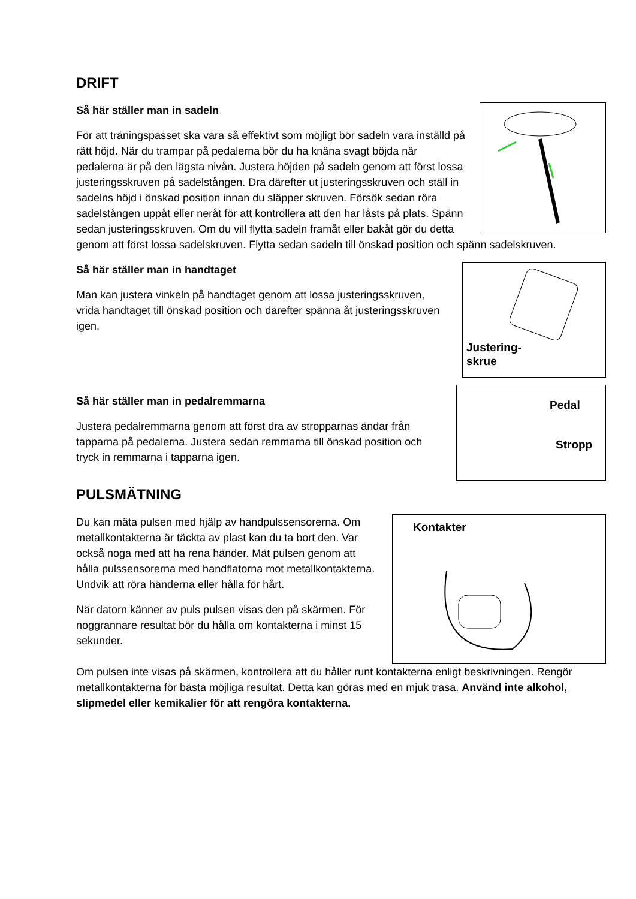DRIFT
Så här ställer man in sadeln
För att träningspasset ska vara så effektivt som möjligt bör sadeln vara inställd på rätt höjd. När du trampar på pedalerna bör du ha knäna svagt böjda när pedalerna är på den lägsta nivån. Justera höjden på sadeln genom att först lossa justeringsskruven på sadelstången. Dra därefter ut justeringsskruven och ställ in sadelns höjd i önskad position innan du släpper skruven. Försök sedan röra sadelstången uppåt eller neråt för att kontrollera att den har låsts på plats. Spänn sedan justeringsskruven. Om du vill flytta sadeln framåt eller bakåt gör du detta genom att först lossa sadelskruven. Flytta sedan sadeln till önskad position och spänn sadelskruven.
Justering-
skrue
Så här ställer man in handtaget
Man kan justera vinkeln på handtaget genom att lossa justeringsskruven, vrida handtaget till önskad position och därefter spänna åt justeringsskruven igen.
Pedal
Stropp
Så här ställer man in pedalremmarna
Justera pedalremmarna genom att först dra av stropparnas ändar från tapparna på pedalerna. Justera sedan remmarna till önskad position och tryck in remmarna i tapparna igen.
PULSMÄTNING
Kontakter
Du kan mäta pulsen med hjälp av handpulssensorerna. Om metallkontakterna är täckta av plast kan du ta bort den. Var också noga med att ha rena händer. Mät pulsen genom att hålla pulssensorerna med handflatorna mot metallkontakterna. Undvik att röra händerna eller hålla för hårt.
När datorn känner av puls pulsen visas den på skärmen. För noggrannare resultat bör du hålla om kontakterna i minst 15 sekunder.
Om pulsen inte visas på skärmen, kontrollera att du håller runt kontakterna enligt beskrivningen. Rengör metallkontakterna för bästa möjliga resultat. Detta kan göras med en mjuk trasa. Använd inte alkohol, slipmedel eller kemikalier för att rengöra kontakterna.